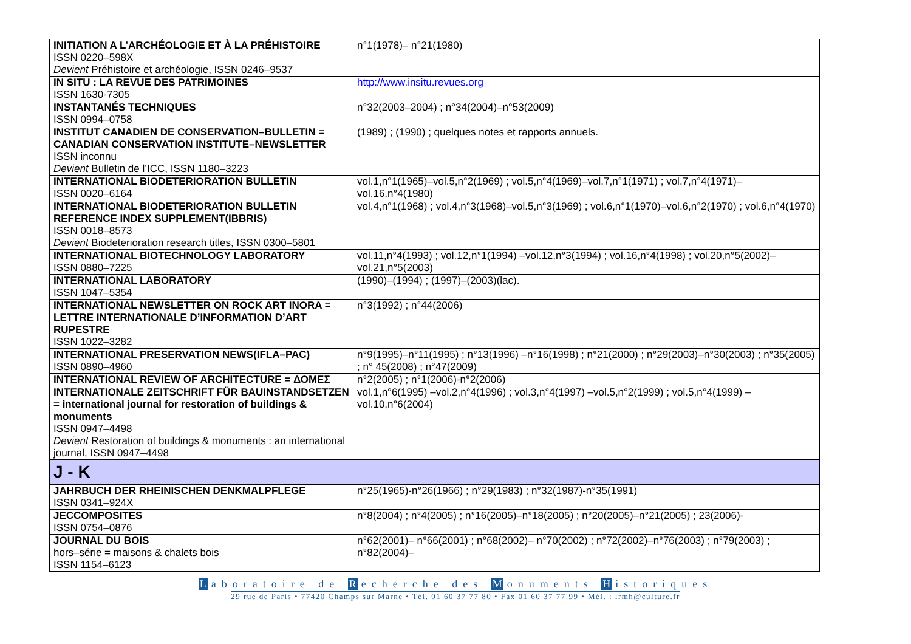| INITIATION A L’ARCHÉOLOGIE ET À LA PRÉHISTOIRE ISSN 0220–598X Devient Préhistoire et archéologie, ISSN 0246–9537 | n°1(1978)– n°21(1980) |
| IN SITU : LA REVUE DES PATRIMOINES ISSN 1630-7305 | http://www.insitu.revues.org |
| INSTANTANÉS TECHNIQUES ISSN 0994–0758 | n°32(2003–2004) ; n°34(2004)–n°53(2009) |
| INSTITUT CANADIEN DE CONSERVATION–BULLETIN = CANADIAN CONSERVATION INSTITUTE–NEWSLETTER ISSN inconnu Devient Bulletin de l’ICC, ISSN 1180–3223 | (1989) ; (1990) ; quelques notes et rapports annuels. |
| INTERNATIONAL BIODETERIORATION BULLETIN ISSN 0020–6164 | vol.1,n°1(1965)–vol.5,n°2(1969) ; vol.5,n°4(1969)–vol.7,n°1(1971) ; vol.7,n°4(1971)–vol.16,n°4(1980) |
| INTERNATIONAL BIODETERIORATION BULLETIN REFERENCE INDEX SUPPLEMENT(IBBRIS) ISSN 0018–8573 Devient Biodeterioration research titles, ISSN 0300–5801 | vol.4,n°1(1968) ; vol.4,n°3(1968)–vol.5,n°3(1969) ; vol.6,n°1(1970)–vol.6,n°2(1970) ; vol.6,n°4(1970) |
| INTERNATIONAL BIOTECHNOLOGY LABORATORY ISSN 0880–7225 | vol.11,n°4(1993) ; vol.12,n°1(1994) –vol.12,n°3(1994) ; vol.16,n°4(1998) ; vol.20,n°5(2002)–vol.21,n°5(2003) |
| INTERNATIONAL LABORATORY ISSN 1047–5354 | (1990)–(1994) ; (1997)–(2003)(lac). |
| INTERNATIONAL NEWSLETTER ON ROCK ART INORA = LETTRE INTERNATIONALE D’INFORMATION D’ART RUPESTRE ISSN 1022–3282 | n°3(1992) ; n°44(2006) |
| INTERNATIONAL PRESERVATION NEWS(IFLA–PAC) ISSN 0890–4960 | n°9(1995)–n°11(1995) ; n°13(1996) –n°16(1998) ; n°21(2000) ; n°29(2003)–n°30(2003) ; n°35(2005) ; n° 45(2008) ; n°47(2009) |
| INTERNATIONAL REVIEW OF ARCHITECTURE = ΔΟΜΕΣ | n°2(2005) ; n°1(2006)-n°2(2006) |
| INTERNATIONALE ZEITSCHRIFT FÜR BAUINSTANDSETZEN = international journal for restoration of buildings & monuments ISSN 0947–4498 Devient Restoration of buildings & monuments : an international journal, ISSN 0947–4498 | vol.1,n°6(1995) –vol.2,n°4(1996) ; vol.3,n°4(1997) –vol.5,n°2(1999) ; vol.5,n°4(1999) –vol.10,n°6(2004) |
| J - K | |
| JAHRBUCH DER RHEINISCHEN DENKMALPFLEGE ISSN 0341–924X | n°25(1965)-n°26(1966) ; n°29(1983) ; n°32(1987)-n°35(1991) |
| JECCOMPOSITES ISSN 0754–0876 | n°8(2004) ; n°4(2005) ; n°16(2005)–n°18(2005) ; n°20(2005)–n°21(2005) ; 23(2006)- |
| JOURNAL DU BOIS hors–série = maisons & chalets bois ISSN 1154–6123 | n°62(2001)– n°66(2001) ; n°68(2002)– n°70(2002) ; n°72(2002)–n°76(2003) ; n°79(2003) ; n°82(2004)– |
Laboratoire de R echerche des M onuments H istoriques
29 rue de Paris • 77420 Champs sur Marne • Tél. 01 60 37 77 80 • Fax 01 60 37 77 99 • Mél. : lrmh@culture.fr